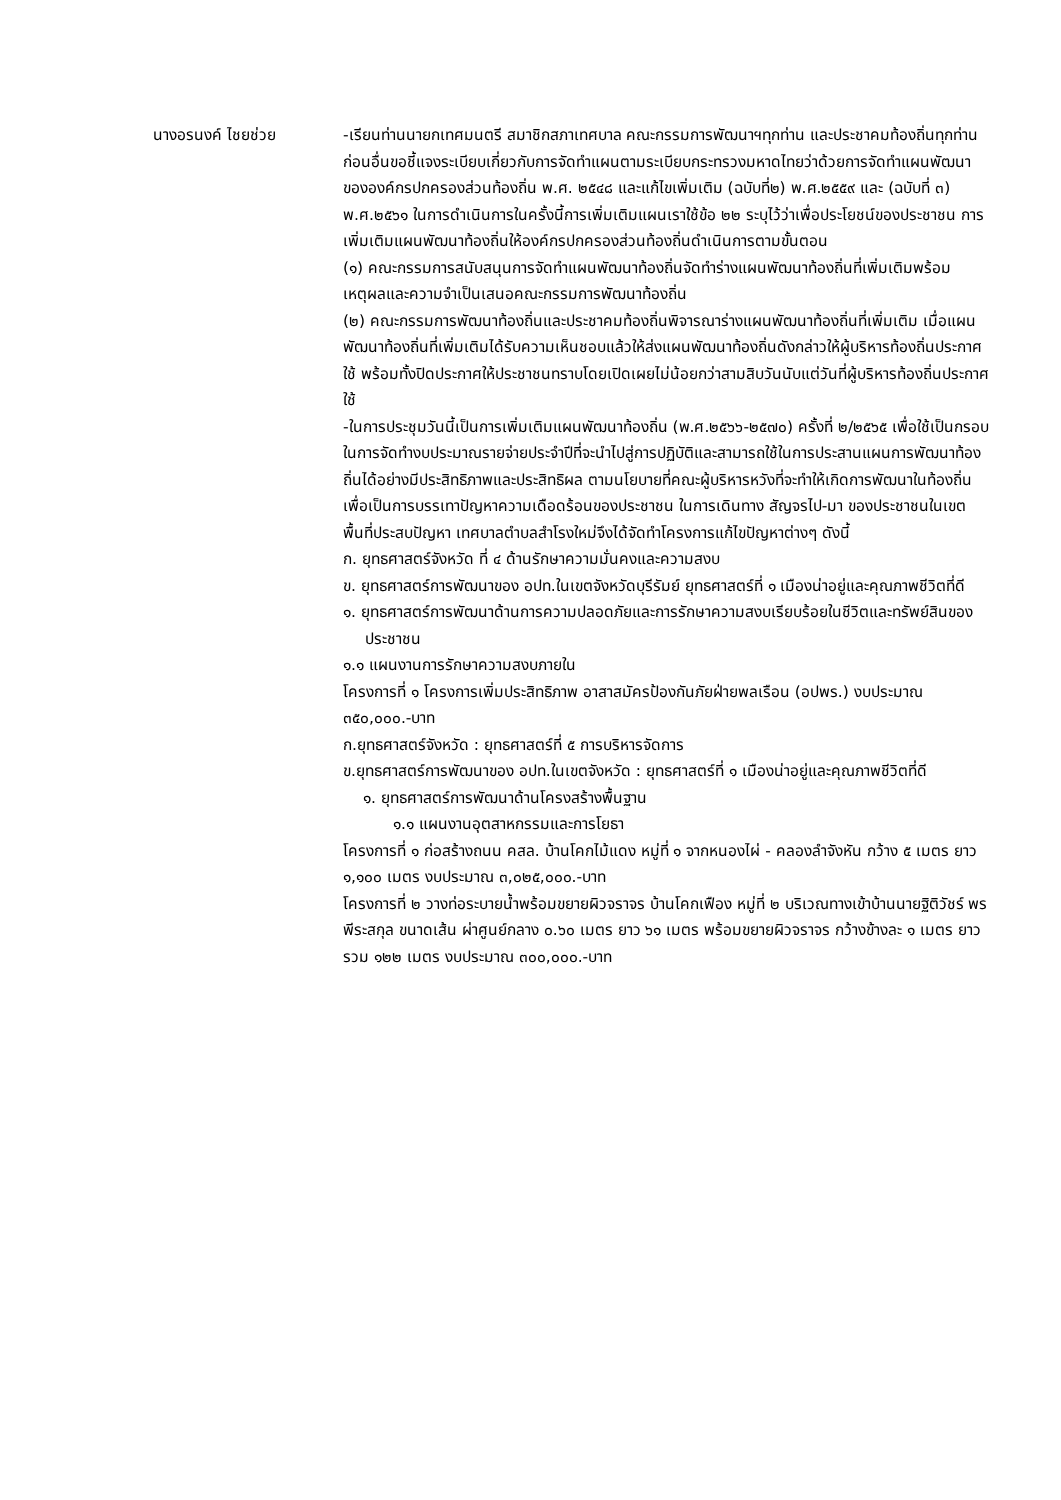นางอรนงค์ ไชยช่วย -เรียนท่านนายกเทศมนตรี สมาชิกสภาเทศบาล คณะกรรมการพัฒนาฯทุกท่าน และประชาคมท้องถิ่นทุกท่าน ก่อนอื่นขอชี้แจงระเบียบเกี่ยวกับการจัดทำแผนตามระเบียบกระทรวงมหาดไทยว่าด้วยการจัดทำแผนพัฒนาขององค์กรปกครองส่วนท้องถิ่น พ.ศ. ๒๕๔๘ และแก้ไขเพิ่มเติม (ฉบับที่๒) พ.ศ.๒๕๕๙ และ (ฉบับที่ ๓) พ.ศ.๒๕๖๑ ในการดำเนินการในครั้งนี้การเพิ่มเติมแผนเราใช้ข้อ ๒๒ ระบุไว้ว่าเพื่อประโยชน์ของประชาชน การเพิ่มเติมแผนพัฒนาท้องถิ่นให้องค์กรปกครองส่วนท้องถิ่นดำเนินการตามขั้นตอน
(๑) คณะกรรมการสนับสนุนการจัดทำแผนพัฒนาท้องถิ่นจัดทำร่างแผนพัฒนาท้องถิ่นที่เพิ่มเติมพร้อมเหตุผลและความจำเป็นเสนอคณะกรรมการพัฒนาท้องถิ่น
(๒) คณะกรรมการพัฒนาท้องถิ่นและประชาคมท้องถิ่นพิจารณาร่างแผนพัฒนาท้องถิ่นที่เพิ่มเติม เมื่อแผนพัฒนาท้องถิ่นที่เพิ่มเติมได้รับความเห็นชอบแล้วให้ส่งแผนพัฒนาท้องถิ่นดังกล่าวให้ผู้บริหารท้องถิ่นประกาศใช้ พร้อมทั้งปิดประกาศให้ประชาชนทราบโดยเปิดเผยไม่น้อยกว่าสามสิบวันนับแต่วันที่ผู้บริหารท้องถิ่นประกาศใช้
-ในการประชุมวันนี้เป็นการเพิ่มเติมแผนพัฒนาท้องถิ่น (พ.ศ.๒๕๖๖-๒๕๗๐) ครั้งที่ ๒/๒๕๖๕ เพื่อใช้เป็นกรอบในการจัดทำงบประมาณรายจ่ายประจำปีที่จะนำไปสู่การปฏิบัติและสามารถใช้ในการประสานแผนการพัฒนาท้องถิ่นได้อย่างมีประสิทธิภาพและประสิทธิผล ตามนโยบายที่คณะผู้บริหารหวังที่จะทำให้เกิดการพัฒนาในท้องถิ่น เพื่อเป็นการบรรเทาปัญหาความเดือดร้อนของประชาชน ในการเดินทาง สัญจรไป-มา ของประชาชนในเขตพื้นที่ประสบปัญหา เทศบาลตำบลสำโรงใหม่จึงได้จัดทำโครงการแก้ไขปัญหาต่างๆ ดังนี้
ก. ยุทธศาสตร์จังหวัด ที่ ๔ ด้านรักษาความมั่นคงและความสงบ
ข. ยุทธศาสตร์การพัฒนาของ อปท.ในเขตจังหวัดบุรีรัมย์ ยุทธศาสตร์ที่ ๑ เมืองน่าอยู่และคุณภาพชีวิตที่ดี
๑. ยุทธศาสตร์การพัฒนาด้านการความปลอดภัยและการรักษาความสงบเรียบร้อยในชีวิตและทรัพย์สินของประชาชน
๑.๑ แผนงานการรักษาความสงบภายใน
โครงการที่ ๑ โครงการเพิ่มประสิทธิภาพ อาสาสมัครป้องกันภัยฝ่ายพลเรือน (อปพร.) งบประมาณ ๓๕๐,๐๐๐.-บาท
ก.ยุทธศาสตร์จังหวัด : ยุทธศาสตร์ที่ ๕ การบริหารจัดการ
ข.ยุทธศาสตร์การพัฒนาของ อปท.ในเขตจังหวัด : ยุทธศาสตร์ที่ ๑ เมืองน่าอยู่และคุณภาพชีวิตที่ดี
๑. ยุทธศาสตร์การพัฒนาด้านโครงสร้างพื้นฐาน
๑.๑ แผนงานอุตสาหกรรมและการโยธา
โครงการที่ ๑ ก่อสร้างถนน คสล. บ้านโคกไม้แดง หมู่ที่ ๑ จากหนองไผ่ - คลองลำจังหัน กว้าง ๕ เมตร ยาว ๑,๑๐๐ เมตร งบประมาณ ๓,๐๒๕,๐๐๐.-บาท
โครงการที่ ๒ วางท่อระบายน้ำพร้อมขยายผิวจราจร บ้านโคกเฟือง หมู่ที่ ๒ บริเวณทางเข้าบ้านนายฐิติวัชร์ พรพีระสกุล ขนาดเส้น ผ่าศูนย์กลาง ๐.๖๐ เมตร ยาว ๖๑ เมตร พร้อมขยายผิวจราจร กว้างข้างละ ๑ เมตร ยาวรวม ๑๒๒ เมตร งบประมาณ ๓๐๐,๐๐๐.-บาท